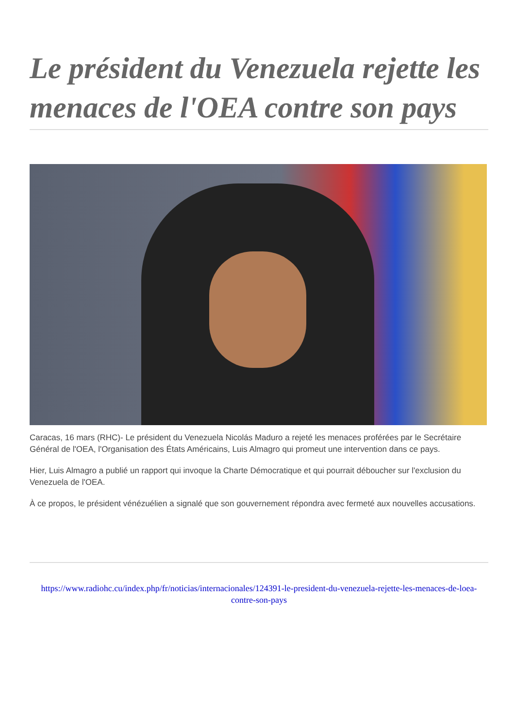Le président du Venezuela rejette les menaces de l'OEA contre son pays
Caracas, 16 mars (RHC)- Le président du Venezuela Nicolás Maduro a rejeté les menaces proférées par le Secrétaire Général de l'OEA, l'Organisation des États Américains, Luis Almagro qui promeut une intervention dans ce pays.
Hier, Luis Almagro a publié un rapport qui invoque la Charte Démocratique et qui pourrait déboucher sur l'exclusion du Venezuela de l'OEA.
À ce propos, le président vénézuélien a signalé que son gouvernement répondra avec fermeté aux nouvelles accusations.
https://www.radiohc.cu/index.php/fr/noticias/internacionales/124391-le-president-du-venezuela-rejette-les-menaces-de-loea-contre-son-pays